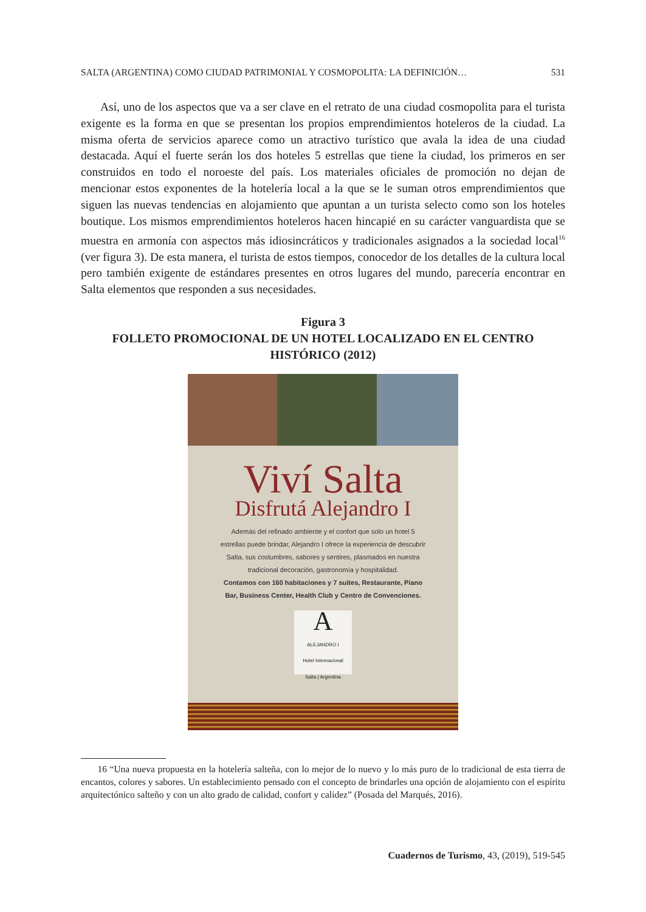SALTA (ARGENTINA) COMO CIUDAD PATRIMONIAL Y COSMOPOLITA: LA DEFINICIÓN… 531
Así, uno de los aspectos que va a ser clave en el retrato de una ciudad cosmopolita para el turista exigente es la forma en que se presentan los propios emprendimientos hoteleros de la ciudad. La misma oferta de servicios aparece como un atractivo turístico que avala la idea de una ciudad destacada. Aquí el fuerte serán los dos hoteles 5 estrellas que tiene la ciudad, los primeros en ser construidos en todo el noroeste del país. Los materiales oficiales de promoción no dejan de mencionar estos exponentes de la hotelería local a la que se le suman otros emprendimientos que siguen las nuevas tendencias en alojamiento que apuntan a un turista selecto como son los hoteles boutique. Los mismos emprendimientos hoteleros hacen hincapié en su carácter vanguardista que se muestra en armonía con aspectos más idiosincráticos y tradicionales asignados a la sociedad local<sup>16</sup> (ver figura 3). De esta manera, el turista de estos tiempos, conocedor de los detalles de la cultura local pero también exigente de estándares presentes en otros lugares del mundo, parecería encontrar en Salta elementos que responden a sus necesidades.
Figura 3
FOLLETO PROMOCIONAL DE UN HOTEL LOCALIZADO EN EL CENTRO HISTÓRICO (2012)
Viví Salta
Disfrutá Alejandro I
Además del refinado ambiente y el confort que solo un hotel 5 estrellas puede brindar, Alejandro I ofrece la experiencia de descubrir Salta, sus costumbres, sabores y sentires, plasmados en nuestra tradicional decoración, gastronomía y hospitalidad.
Contamos con 160 habitaciones y 7 suites, Restaurante, Piano Bar, Business Center, Health Club y Centro de Convenciones.
A
ALEJANDRO I
Hotel Internacional
Salta | Argentina
16 “Una nueva propuesta en la hotelería salteña, con lo mejor de lo nuevo y lo más puro de lo tradicional de esta tierra de encantos, colores y sabores. Un establecimiento pensado con el concepto de brindarles una opción de alojamiento con el espíritu arquitectónico salteño y con un alto grado de calidad, confort y calidez” (Posada del Marqués, 2016).
Cuadernos de Turismo, 43, (2019), 519-545